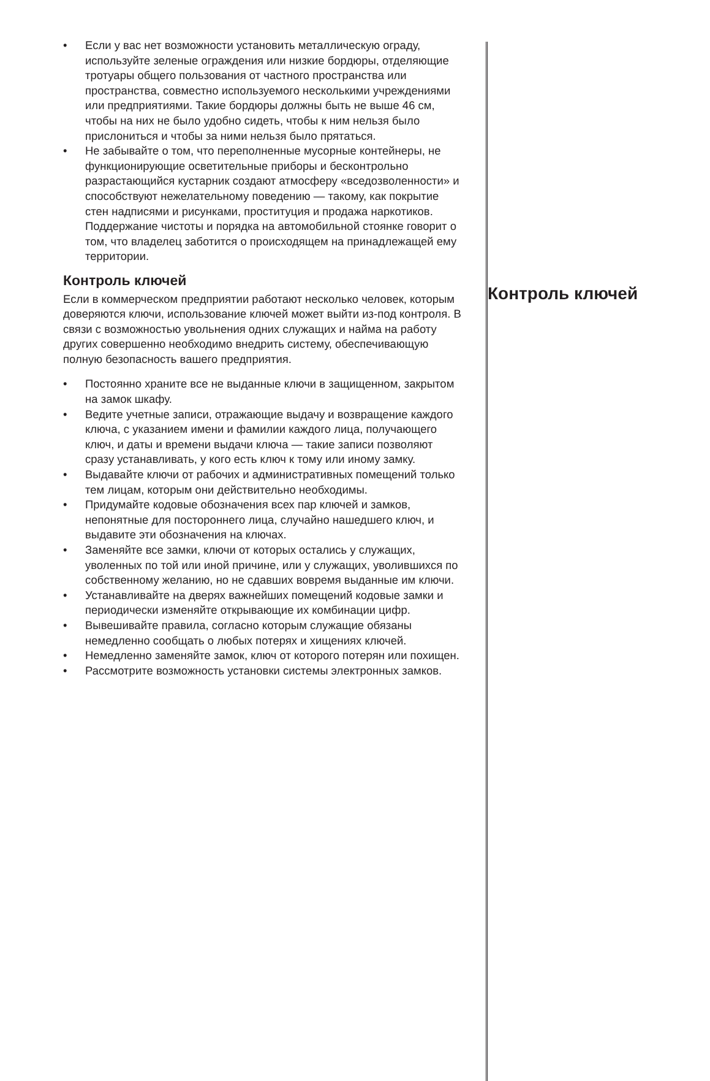• Если у вас нет возможности установить металлическую ограду, используйте зеленые ограждения или низкие бордюры, отделяющие тротуары общего пользования от частного пространства или пространства, совместно используемого несколькими учреждениями или предприятиями. Такие бордюры должны быть не выше 46 см, чтобы на них не было удобно сидеть, чтобы к ним нельзя было прислониться и чтобы за ними нельзя было прятаться.
• Не забывайте о том, что переполненные мусорные контейнеры, не функционирующие осветительные приборы и бесконтрольно разрастающийся кустарник создают атмосферу «вседозволенности» и способствуют нежелательному поведению — такому, как покрытие стен надписями и рисунками, проституция и продажа наркотиков. Поддержание чистоты и порядка на автомобильной стоянке говорит о том, что владелец заботится о происходящем на принадлежащей ему территории.
Контроль ключей
Если в коммерческом предприятии работают несколько человек, которым доверяются ключи, использование ключей может выйти из-под контроля. В связи с возможностью увольнения одних служащих и найма на работу других совершенно необходимо внедрить систему, обеспечивающую полную безопасность вашего предприятия.
• Постоянно храните все не выданные ключи в защищенном, закрытом на замок шкафу.
• Ведите учетные записи, отражающие выдачу и возвращение каждого ключа, с указанием имени и фамилии каждого лица, получающего ключ, и даты и времени выдачи ключа — такие записи позволяют сразу устанавливать, у кого есть ключ к тому или иному замку.
• Выдавайте ключи от рабочих и административных помещений только тем лицам, которым они действительно необходимы.
• Придумайте кодовые обозначения всех пар ключей и замков, непонятные для постороннего лица, случайно нашедшего ключ, и выдавите эти обозначения на ключах.
• Заменяйте все замки, ключи от которых остались у служащих, уволенных по той или иной причине, или у служащих, уволившихся по собственному желанию, но не сдавших вовремя выданные им ключи.
• Устанавливайте на дверях важнейших помещений кодовые замки и периодически изменяйте открывающие их комбинации цифр.
• Вывешивайте правила, согласно которым служащие обязаны немедленно сообщать о любых потерях и хищениях ключей.
• Немедленно заменяйте замок, ключ от которого потерян или похищен.
• Рассмотрите возможность установки системы электронных замков.
Контроль ключей